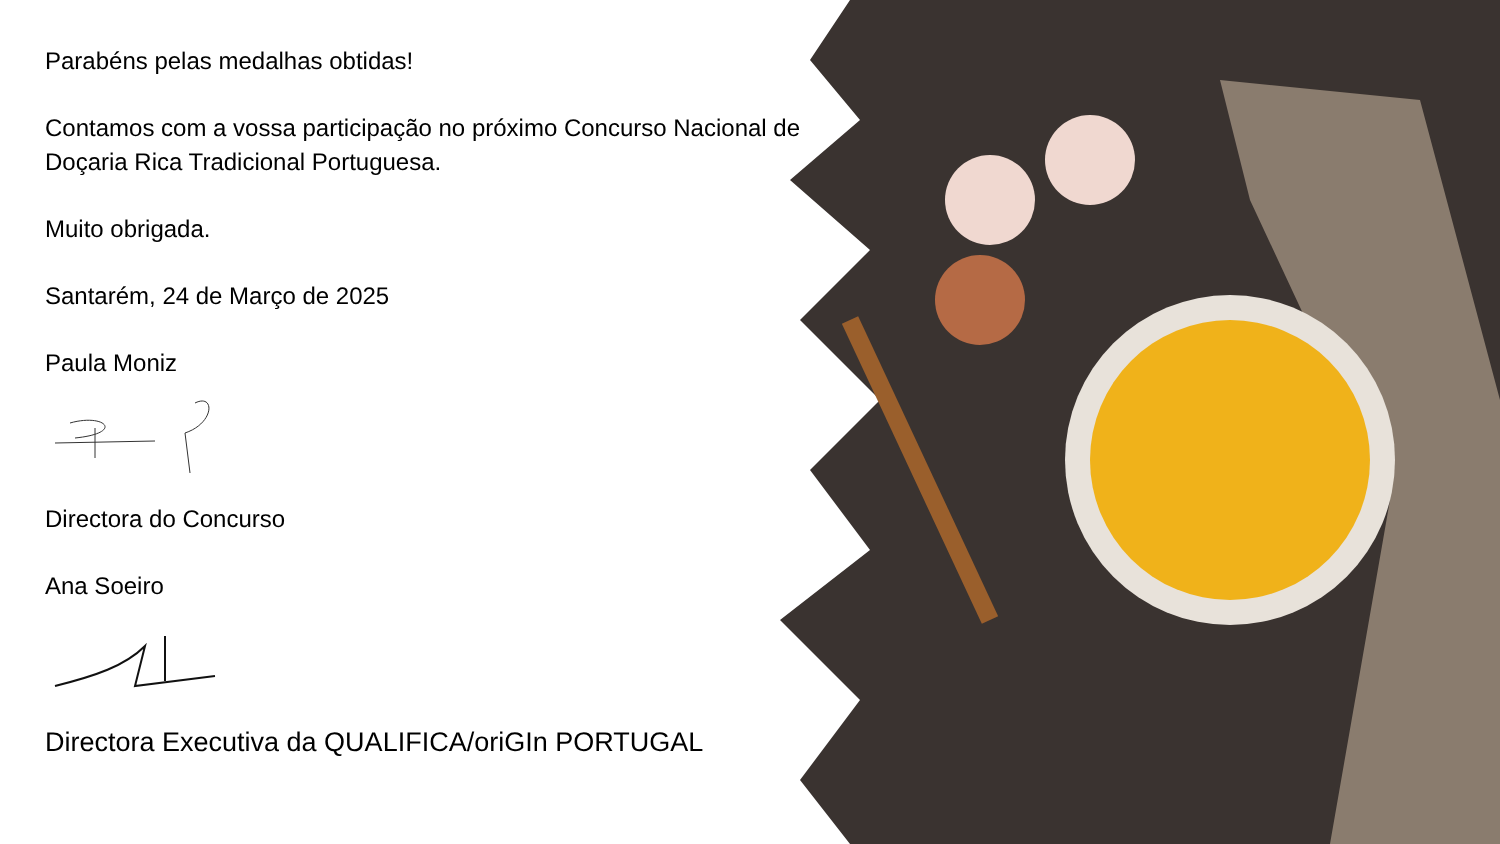Parabéns pelas medalhas obtidas!
Contamos com a vossa participação no próximo Concurso Nacional de Doçaria Rica Tradicional Portuguesa.
Muito obrigada.
Santarém, 24 de Março de 2025
Paula Moniz
Directora do Concurso
Ana Soeiro
Directora Executiva da QUALIFICA/oriGIn PORTUGAL